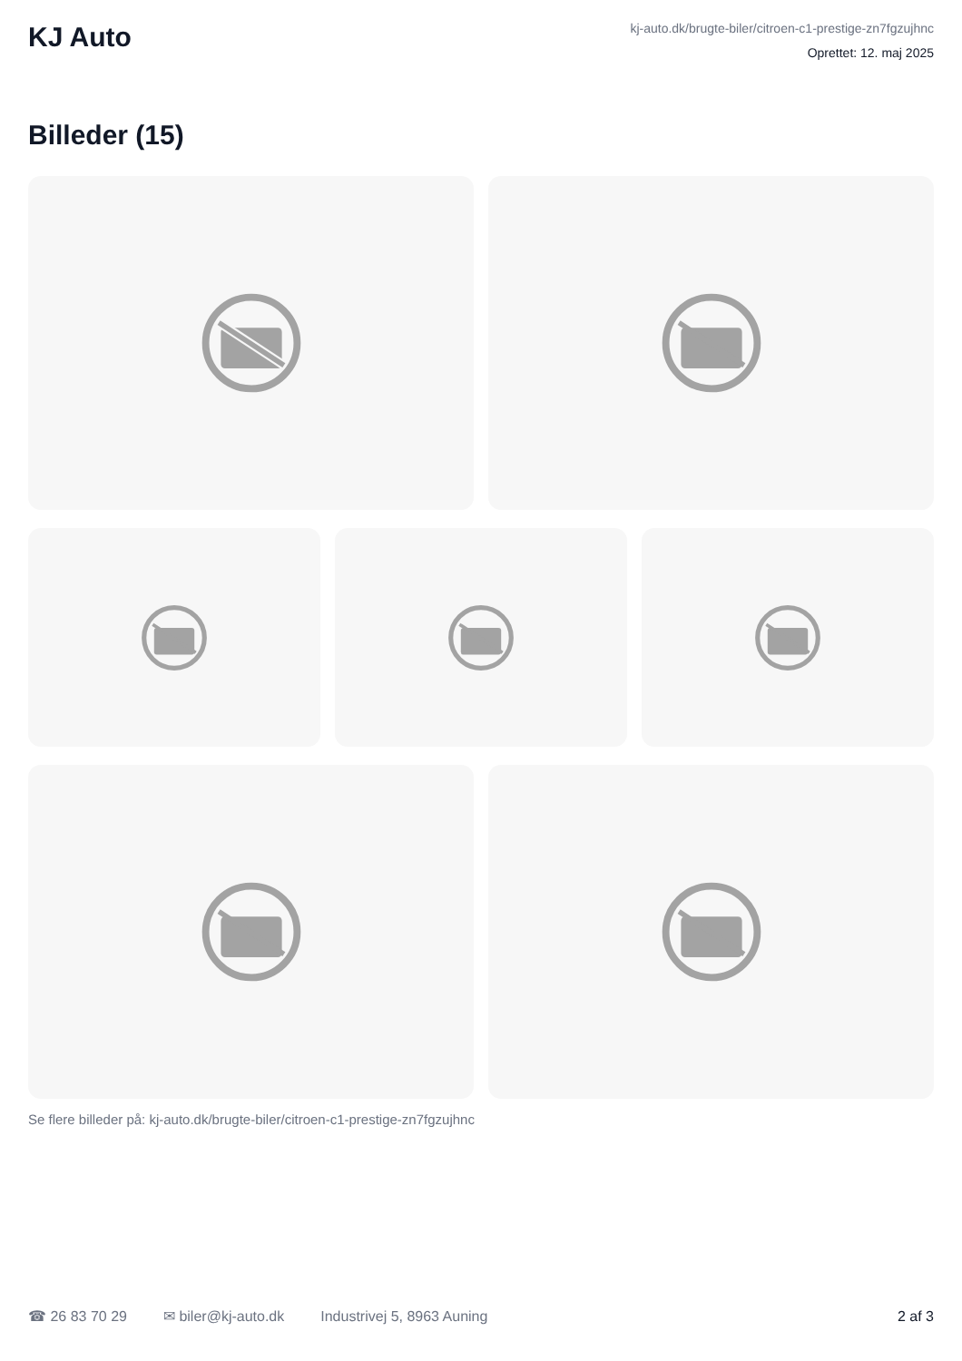KJ Auto
kj-auto.dk/brugte-biler/citroen-c1-prestige-zn7fgzujhnc
Oprettet: 12. maj 2025
Billeder (15)
Se flere billeder på: kj-auto.dk/brugte-biler/citroen-c1-prestige-zn7fgzujhnc
☎ 26 83 70 29 ✉ biler@kj-auto.dk Industrivej 5, 8963 Auning 2 af 3